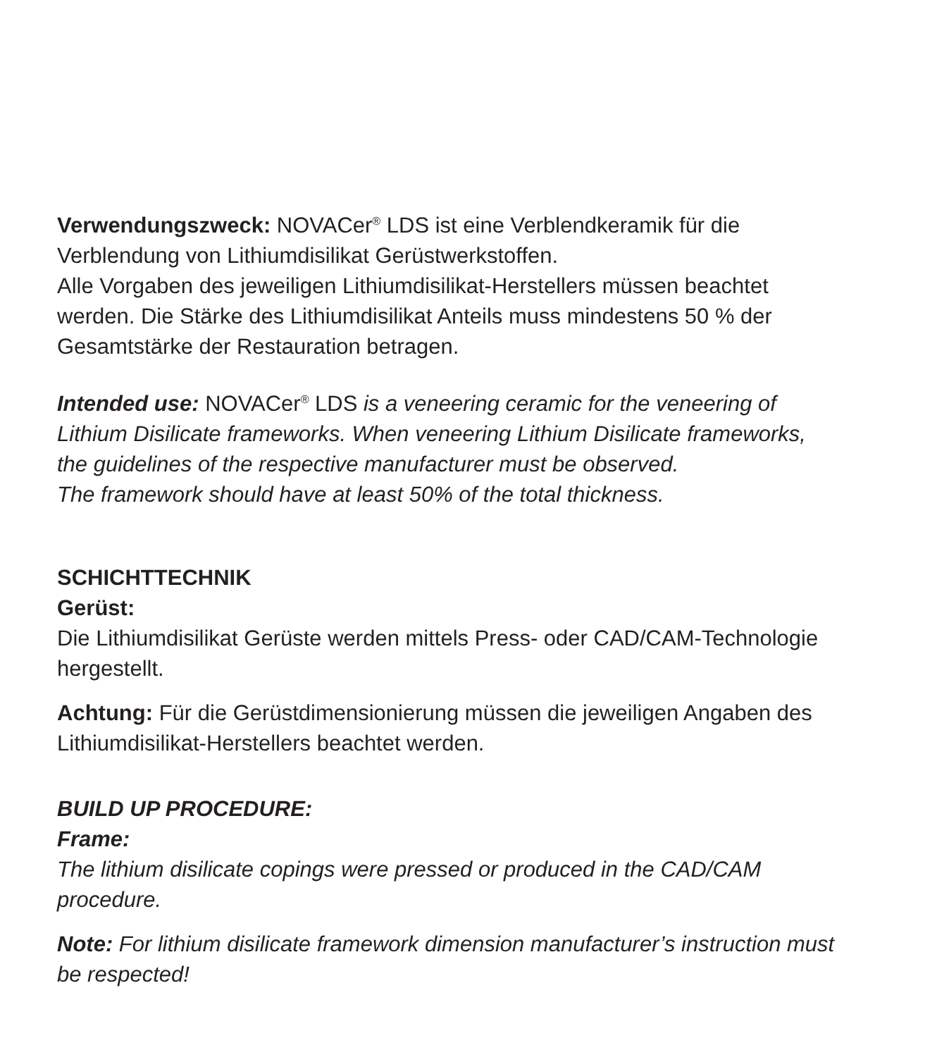Verwendungszweck: NOVACer<sup>®</sup> LDS ist eine Verblendkeramik für die Verblendung von Lithiumdisilikat Gerüstwerkstoffen.
Alle Vorgaben des jeweiligen Lithiumdisilikat-Herstellers müssen beachtet werden. Die Stärke des Lithiumdisilikat Anteils muss mindestens 50 % der Gesamtstärke der Restauration betragen.
Intended use: NOVACer<sup>®</sup> LDS is a veneering ceramic for the veneering of Lithium Disilicate frameworks. When veneering Lithium Disilicate frameworks, the guidelines of the respective manufacturer must be observed.
The framework should have at least 50% of the total thickness.
SCHICHTTECHNIK
Gerüst:
Die Lithiumdisilikat Gerüste werden mittels Press- oder CAD/CAM-Technologie hergestellt.
Achtung: Für die Gerüstdimensionierung müssen die jeweiligen Angaben des Lithiumdisilikat-Herstellers beachtet werden.
BUILD UP PROCEDURE:
Frame:
The lithium disilicate copings were pressed or produced in the CAD/CAM procedure.
Note: For lithium disilicate framework dimension manufacturer’s instruction must be respected!